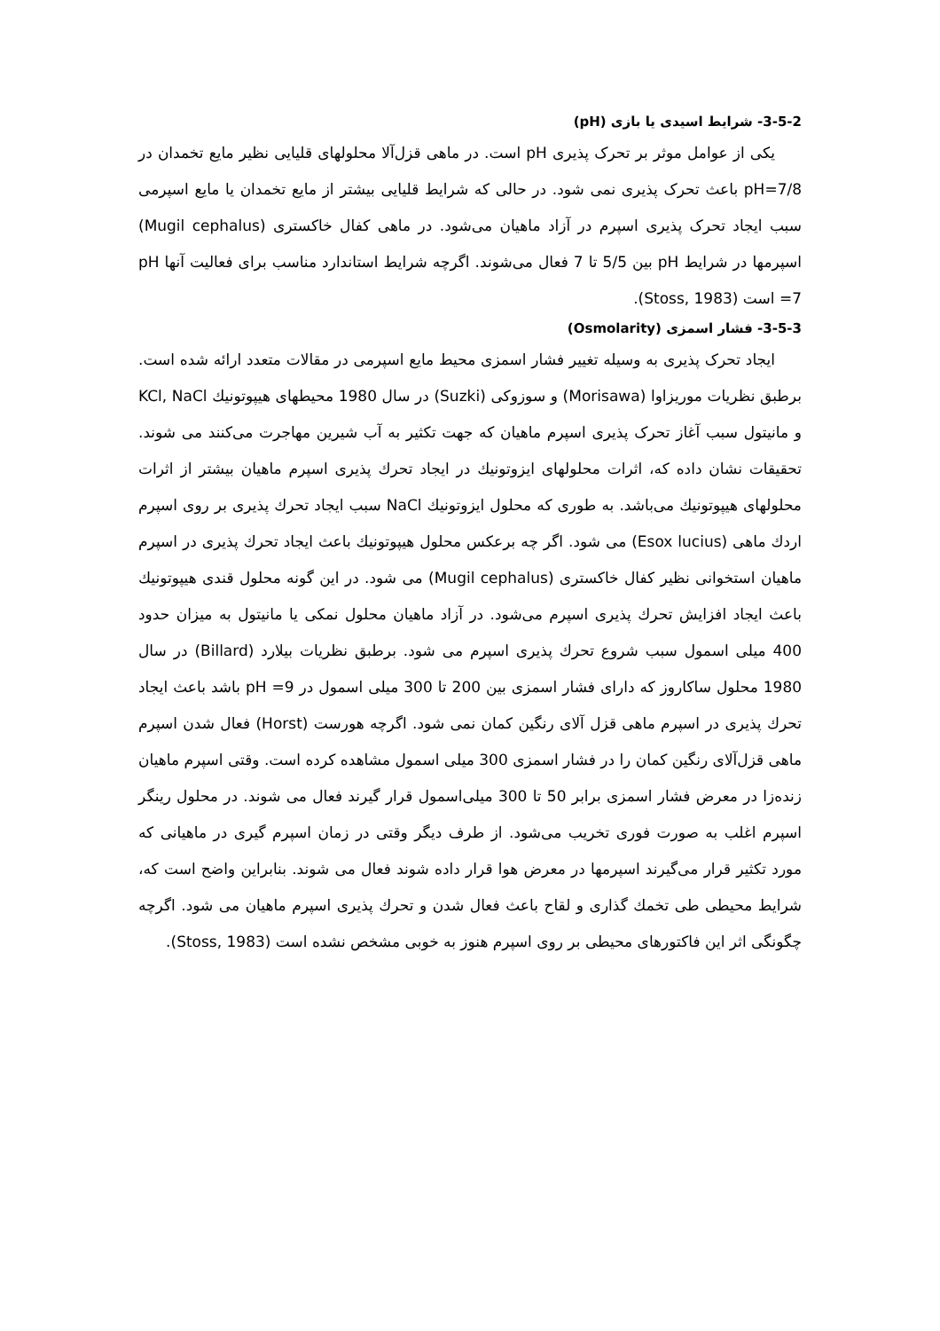3-5-2- شرایط اسیدی یا بازی (pH)
یکی از عوامل موثر بر تحرک پذیری pH است. در ماهی قزل‌آلا محلولهای قلیایی نظیر مایع تخمدان در pH=7/8 باعث تحرک پذیری نمی شود. در حالی که شرایط قلیایی بیشتر از مایع تخمدان یا مایع اسپرمی سبب ایجاد تحرک پذیری اسپرم در آزاد ماهیان می‌شود. در ماهی کفال خاکستری (Mugil cephalus) اسپرمها در شرایط pH بین 5/5 تا 7 فعال می‌شوند. اگرچه شرایط استاندارد مناسب برای فعالیت آنها pH =7 است (Stoss, 1983).
3-5-3- فشار اسمزی (Osmolarity)
ایجاد تحرک پذیری به وسیله تغییر فشار اسمزی محیط مایع اسپرمی در مقالات متعدد ارائه شده است. برطبق نظریات موریزاوا (Morisawa) و سوزوکی (Suzki) در سال 1980 محیطهای هیپوتونیك KCl, NaCl و مانیتول سبب آغاز تحرک پذیری اسپرم ماهیان که جهت تکثیر به آب شیرین مهاجرت می‌کنند می شوند. تحقیقات نشان داده که، اثرات محلولهای ایزوتونیك در ایجاد تحرك پذیری اسپرم ماهیان بیشتر از اثرات محلولهای هیپوتونیك می‌باشد. به طوری که محلول ایزوتونیك NaCl سبب ایجاد تحرك پذیری بر روی اسپرم اردك ماهی (Esox lucius) می شود. اگر چه برعکس محلول هیپوتونیك باعث ایجاد تحرك پذیری در اسپرم ماهیان استخوانی نظیر کفال خاکستری (Mugil cephalus) می شود. در این گونه محلول قندی هیپوتونیك باعث ایجاد افزایش تحرك پذیری اسپرم می‌شود. در آزاد ماهیان محلول نمکی یا مانیتول به میزان حدود 400 میلی اسمول سبب شروع تحرك پذیری اسپرم می شود. برطبق نظریات بیلارد (Billard) در سال 1980 محلول ساکاروز که دارای فشار اسمزی بین 200 تا 300 میلی اسمول در pH =9 باشد باعث ایجاد تحرك پذیری در اسپرم ماهی قزل آلای رنگین کمان نمی شود. اگرچه هورست (Horst) فعال شدن اسپرم ماهی قزل‌آلای رنگین کمان را در فشار اسمزی 300 میلی اسمول مشاهده کرده است. وقتی اسپرم ماهیان زنده‌زا در معرض فشار اسمزی برابر 50 تا 300 میلی‌اسمول قرار گیرند فعال می شوند. در محلول رینگر اسپرم اغلب به صورت فوری تخریب می‌شود. از طرف دیگر وقتی در زمان اسپرم گیری در ماهیانی که مورد تکثیر قرار می‌گیرند اسپرمها در معرض هوا قرار داده شوند فعال می شوند. بنابراین واضح است که، شرایط محیطی طی تخمك گذاری و لقاح باعث فعال شدن و تحرك پذیری اسپرم ماهیان می شود. اگرچه چگونگی اثر این فاکتورهای محیطی بر روی اسپرم هنوز به خوبی مشخص نشده است (Stoss, 1983).